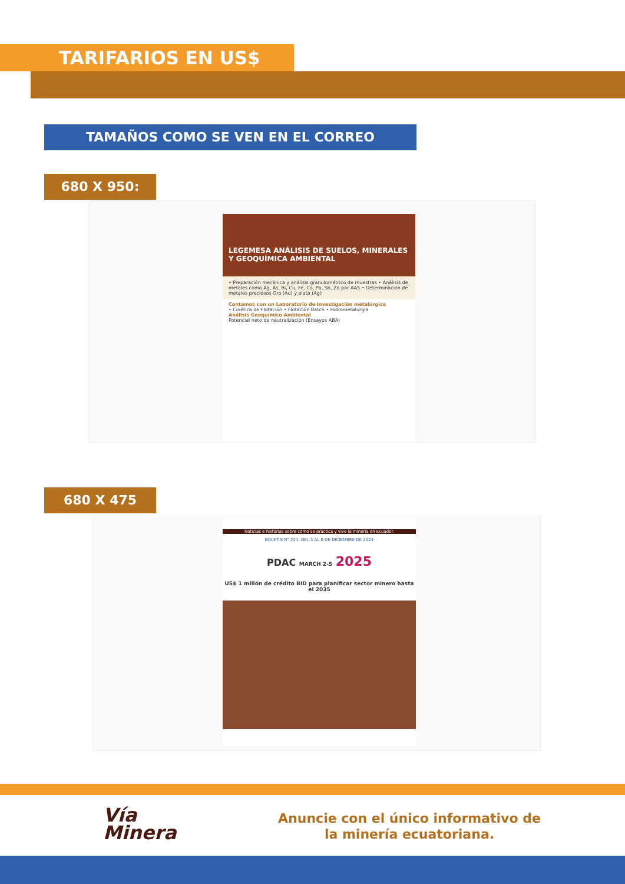TARIFARIOS EN US$
TAMAÑOS COMO SE VEN EN EL CORREO
680 X 950:
LEGEMESA ANÁLISIS DE SUELOS, MINERALES Y GEOQUÍMICA AMBIENTAL
• Preparación mecánica y análisis granulométrico de muestras • Análisis de metales como Ag, As, Bi, Cu, Fe, Co, Pb, Sb, Zn por AAS • Determinación de metales preciosos Oro (Au) y plata (Ag)
Contamos con un Laboratorio de Investigación metalúrgica
• Cinética de Flotación • Flotación Batch • Hidrometalurgia
Análisis Geoquímico Ambiental
Potencial neto de neutralización (Ensayos ABA)
680 X 475
Noticias e historias sobre cómo se practica y vive la minería en Ecuador.
BOLETÍN N° 221. DEL 3 AL 6 DE DICIEMBRE DE 2024
PDAC MARCH 2-5 2025
US$ 1 millón de crédito BID para planificar sector minero hasta el 2035
Vía
Minera
Anuncie con el único informativo de la minería ecuatoriana.